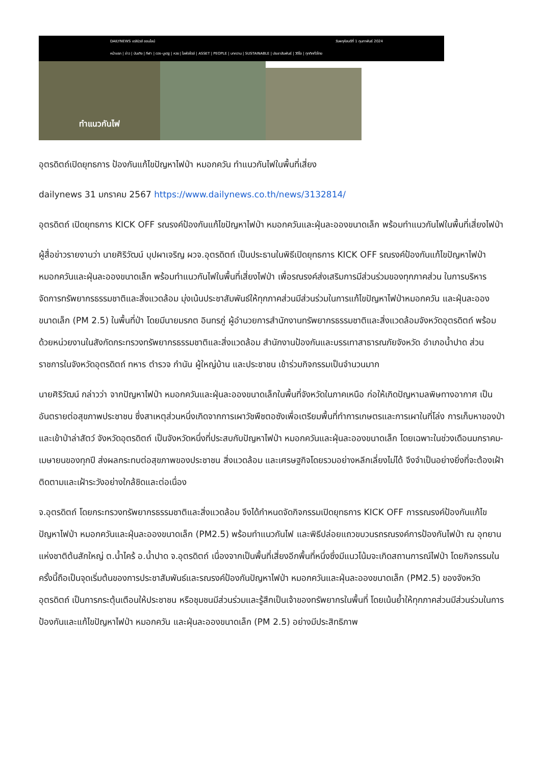DAILYNEWS เดลินิวส์ ออนไลน์ วันพฤหัสบดีที่ 1 กุมภาพันธ์ 2024
หน้าแรก | ข่าว | บันเทิง | กีฬา | ดวง-บูเตฐ | หวย | ไลฟ์สไตล์ | ASSET | PEOPLE | บทความ | SUSTAINABLE | ประชาสัมพันธ์ | วิดีโอ | ทุกทิศทั่วไทย
ทำแนวกันไฟ
อุตรดิตถ์เปิดยุทธการ ป้องกันแก้ไขปัญหาไฟป่า หมอกควัน ทำแนวกันไฟในพื้นที่เสี่ยง
dailynews 31 มกราคม 2567 https://www.dailynews.co.th/news/3132814/
อุตรดิตถ์ เปิดยุทธการ KICK OFF รณรงค์ป้องกันแก้ไขปัญหาไฟป่า หมอกควันและฝุ่นละอองขนาดเล็ก พร้อมทำแนวกันไฟในพื้นที่เสี่ยงไฟป่า
ผู้สื่อข่าวรายงานว่า นายศิริวัฒน์ บุปผาเจริญ ผวจ.อุตรดิตถ์ เป็นประธานในพิธีเปิดยุทธการ KICK OFF รณรงค์ป้องกันแก้ไขปัญหาไฟป่า หมอกควันและฝุ่นละอองขนาดเล็ก พร้อมทำแนวกันไฟในพื้นที่เสี่ยงไฟป่า เพื่อรณรงค์ส่งเสริมการมีส่วนร่วมของทุกภาคส่วน ในการบริหารจัดการทรัพยากรธรรมชาติและสิ่งแวดล้อม มุ่งเน้นประชาสัมพันธ์ให้ทุกภาคส่วนมีส่วนร่วมในการแก้ไขปัญหาไฟป่าหมอกควัน และฝุ่นละอองขนาดเล็ก (PM 2.5) ในพื้นที่ป่า โดยมีนายมรกต อินทรภู่ ผู้อำนวยการสำนักงานทรัพยากรธรรมชาติและสิ่งแวดล้อมจังหวัดอุตรดิตถ์ พร้อมด้วยหน่วยงานในสังกัดกระทรวงทรัพยากรธรรมชาติและสิ่งแวดล้อม สำนักงานป้องกันและบรรเทาสาธารณภัยจังหวัด อำเภอน้ำปาด ส่วนราชการในจังหวัดอุตรดิตถ์ ทหาร ตำรวจ กำนัน ผู้ใหญ่บ้าน และประชาชน เข้าร่วมกิจกรรมเป็นจำนวนมาก
นายศิริวัฒน์ กล่าวว่า จากปัญหาไฟป่า หมอกควันและฝุ่นละอองขนาดเล็กในพื้นที่จังหวัดในภาคเหนือ ก่อให้เกิดปัญหามลพิษทางอากาศ เป็นอันตรายต่อสุขภาพประชาชน ซึ่งสาเหตุส่วนหนึ่งเกิดจากการเผาวัชพืชตอซังเพื่อเตรียมพื้นที่ทำการเกษตรและการเผาในที่โล่ง การเก็บหาของป่าและเข้าป่าล่าสัตว์ จังหวัดอุตรดิตถ์ เป็นจังหวัดหนึ่งที่ประสบกับปัญหาไฟป่า หมอกควันและฝุ่นละอองขนาดเล็ก โดยเฉพาะในช่วงเดือนมกราคม-เมษายนของทุกปี ส่งผลกระทบต่อสุขภาพของประชาชน สิ่งแวดล้อม และเศรษฐกิจโดยรวมอย่างหลีกเลี่ยงไม่ได้ จึงจำเป็นอย่างยิ่งที่จะต้องเฝ้าติดตามและเฝ้าระวังอย่างใกล้ชิดและต่อเนื่อง
จ.อุตรดิตถ์ โดยกระทรวงทรัพยากรธรรมชาติและสิ่งแวดล้อม จึงได้กำหนดจัดกิจกรรมเปิดยุทธการ KICK OFF การรณรงค์ป้องกันแก้ไขปัญหาไฟป่า หมอกควันและฝุ่นละอองขนาดเล็ก (PM2.5) พร้อมทำแนวกันไฟ และพิธีปล่อยแถวขบวนรถรณรงค์การป้องกันไฟป่า ณ อุทยานแห่งชาติต้นสักใหญ่ ต.น้ำไคร้ อ.น้ำปาด จ.อุตรดิตถ์ เนื่องจากเป็นพื้นที่เสี่ยงอีกพื้นที่หนึ่งซึ่งมีแนวโน้มจะเกิดสถานการณ์ไฟป่า โดยกิจกรรมในครั้งนี้ถือเป็นจุดเริ่มต้นของการประชาสัมพันธ์และรณรงค์ป้องกันปัญหาไฟป่า หมอกควันและฝุ่นละอองขนาดเล็ก (PM2.5) ของจังหวัดอุตรดิตถ์ เป็นการกระตุ้นเตือนให้ประชาชน หรือชุมชนมีส่วนร่วมและรู้สึกเป็นเจ้าของทรัพยากรในพื้นที่ โดยเน้นย้ำให้ทุกภาคส่วนมีส่วนร่วมในการป้องกันและแก้ไขปัญหาไฟป่า หมอกควัน และฝุ่นละอองขนาดเล็ก (PM 2.5) อย่างมีประสิทธิภาพ